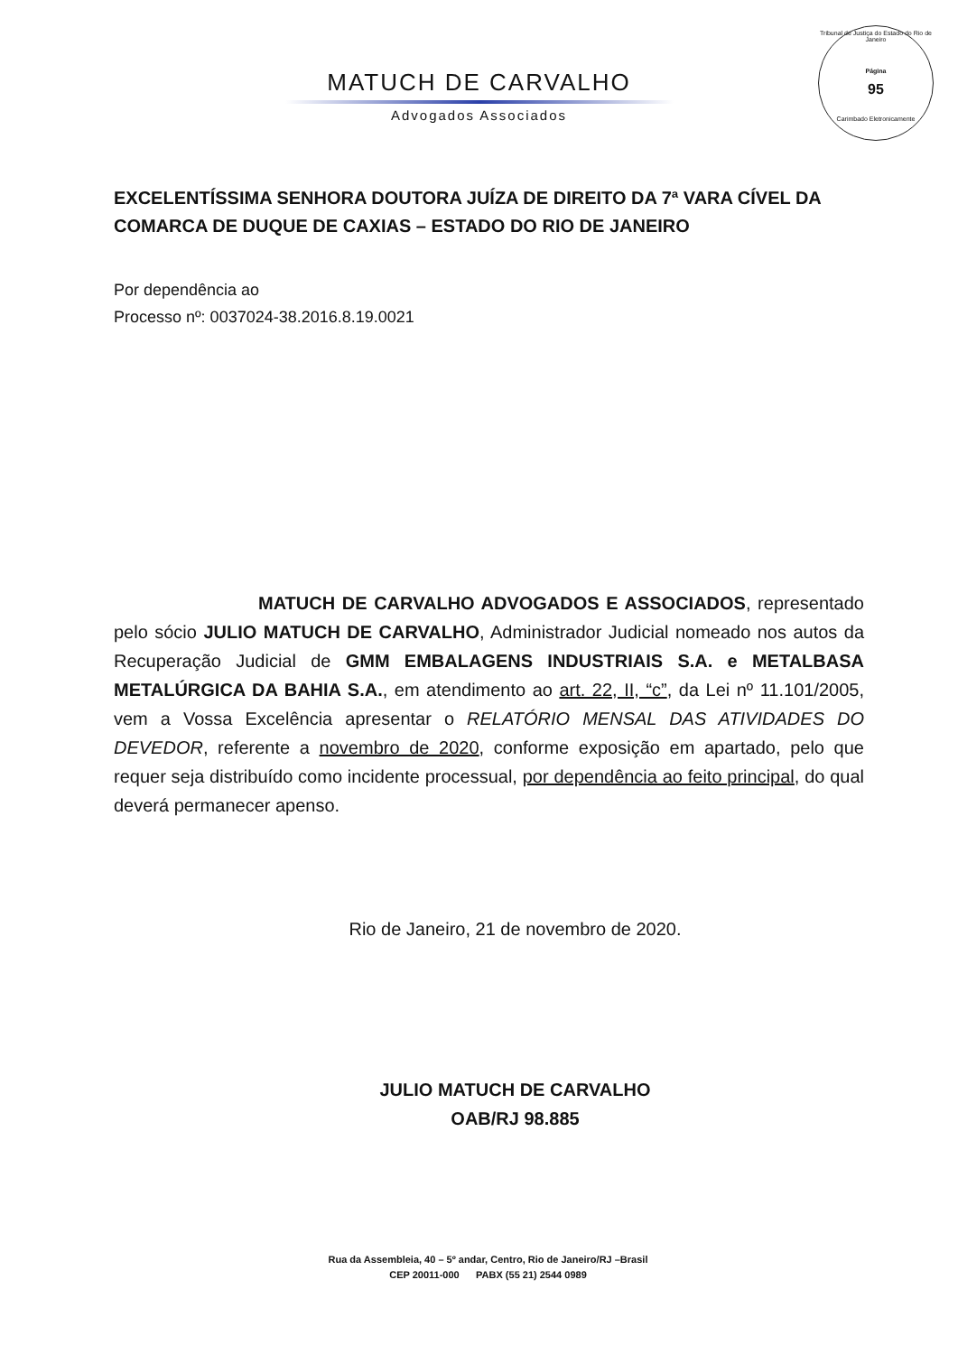Tribunal de Justiça do Estado do Rio de Janeiro
Página
95
Carimbado Eletronicamente
MATUCH DE CARVALHO
Advogados Associados
EXCELENTÍSSIMA SENHORA DOUTORA JUÍZA DE DIREITO DA 7ª VARA CÍVEL DA COMARCA DE DUQUE DE CAXIAS – ESTADO DO RIO DE JANEIRO
Por dependência ao
Processo nº: 0037024-38.2016.8.19.0021
MATUCH DE CARVALHO ADVOGADOS E ASSOCIADOS, representado pelo sócio JULIO MATUCH DE CARVALHO, Administrador Judicial nomeado nos autos da Recuperação Judicial de GMM EMBALAGENS INDUSTRIAIS S.A. e METALBASA METALÚRGICA DA BAHIA S.A., em atendimento ao art. 22, II, “c”, da Lei nº 11.101/2005, vem a Vossa Excelência apresentar o RELATÓRIO MENSAL DAS ATIVIDADES DO DEVEDOR, referente a novembro de 2020, conforme exposição em apartado, pelo que requer seja distribuído como incidente processual, por dependência ao feito principal, do qual deverá permanecer apenso.
Rio de Janeiro, 21 de novembro de 2020.
JULIO MATUCH DE CARVALHO
OAB/RJ 98.885
Rua da Assembleia, 40 – 5º andar, Centro, Rio de Janeiro/RJ –Brasil
CEP 20011-000 PABX (55 21) 2544 0989